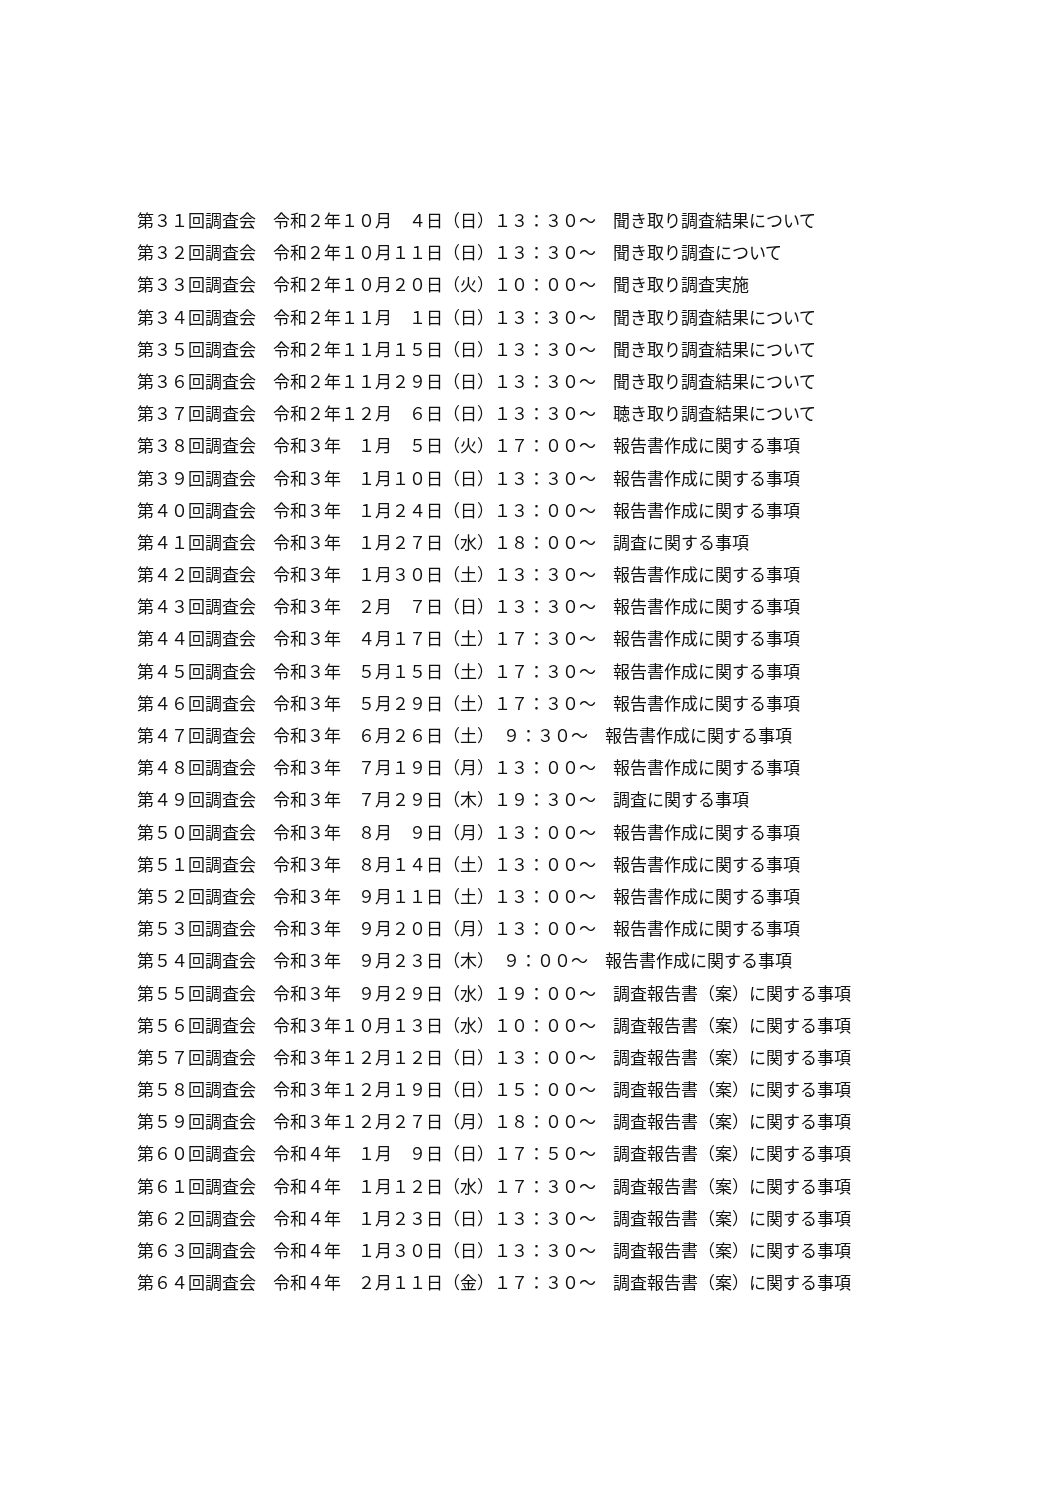第３１回調査会　令和２年１０月　４日（日）１３：３０～　聞き取り調査結果について
第３２回調査会　令和２年１０月１１日（日）１３：３０～　聞き取り調査について
第３３回調査会　令和２年１０月２０日（火）１０：００～　聞き取り調査実施
第３４回調査会　令和２年１１月　１日（日）１３：３０～　聞き取り調査結果について
第３５回調査会　令和２年１１月１５日（日）１３：３０～　聞き取り調査結果について
第３６回調査会　令和２年１１月２９日（日）１３：３０～　聞き取り調査結果について
第３７回調査会　令和２年１２月　６日（日）１３：３０～　聴き取り調査結果について
第３８回調査会　令和３年　１月　５日（火）１７：００～　報告書作成に関する事項
第３９回調査会　令和３年　１月１０日（日）１３：３０～　報告書作成に関する事項
第４０回調査会　令和３年　１月２４日（日）１３：００～　報告書作成に関する事項
第４１回調査会　令和３年　１月２７日（水）１８：００～　調査に関する事項
第４２回調査会　令和３年　１月３０日（土）１３：３０～　報告書作成に関する事項
第４３回調査会　令和３年　２月　７日（日）１３：３０～　報告書作成に関する事項
第４４回調査会　令和３年　４月１７日（土）１７：３０～　報告書作成に関する事項
第４５回調査会　令和３年　５月１５日（土）１７：３０～　報告書作成に関する事項
第４６回調査会　令和３年　５月２９日（土）１７：３０～　報告書作成に関する事項
第４７回調査会　令和３年　６月２６日（土）　９：３０～　報告書作成に関する事項
第４８回調査会　令和３年　７月１９日（月）１３：００～　報告書作成に関する事項
第４９回調査会　令和３年　７月２９日（木）１９：３０～　調査に関する事項
第５０回調査会　令和３年　８月　９日（月）１３：００～　報告書作成に関する事項
第５１回調査会　令和３年　８月１４日（土）１３：００～　報告書作成に関する事項
第５２回調査会　令和３年　９月１１日（土）１３：００～　報告書作成に関する事項
第５３回調査会　令和３年　９月２０日（月）１３：００～　報告書作成に関する事項
第５４回調査会　令和３年　９月２３日（木）　９：００～　報告書作成に関する事項
第５５回調査会　令和３年　９月２９日（水）１９：００～　調査報告書（案）に関する事項
第５６回調査会　令和３年１０月１３日（水）１０：００～　調査報告書（案）に関する事項
第５７回調査会　令和３年１２月１２日（日）１３：００～　調査報告書（案）に関する事項
第５８回調査会　令和３年１２月１９日（日）１５：００～　調査報告書（案）に関する事項
第５９回調査会　令和３年１２月２７日（月）１８：００～　調査報告書（案）に関する事項
第６０回調査会　令和４年　１月　９日（日）１７：５０～　調査報告書（案）に関する事項
第６１回調査会　令和４年　１月１２日（水）１７：３０～　調査報告書（案）に関する事項
第６２回調査会　令和４年　１月２３日（日）１３：３０～　調査報告書（案）に関する事項
第６３回調査会　令和４年　１月３０日（日）１３：３０～　調査報告書（案）に関する事項
第６４回調査会　令和４年　２月１１日（金）１７：３０～　調査報告書（案）に関する事項